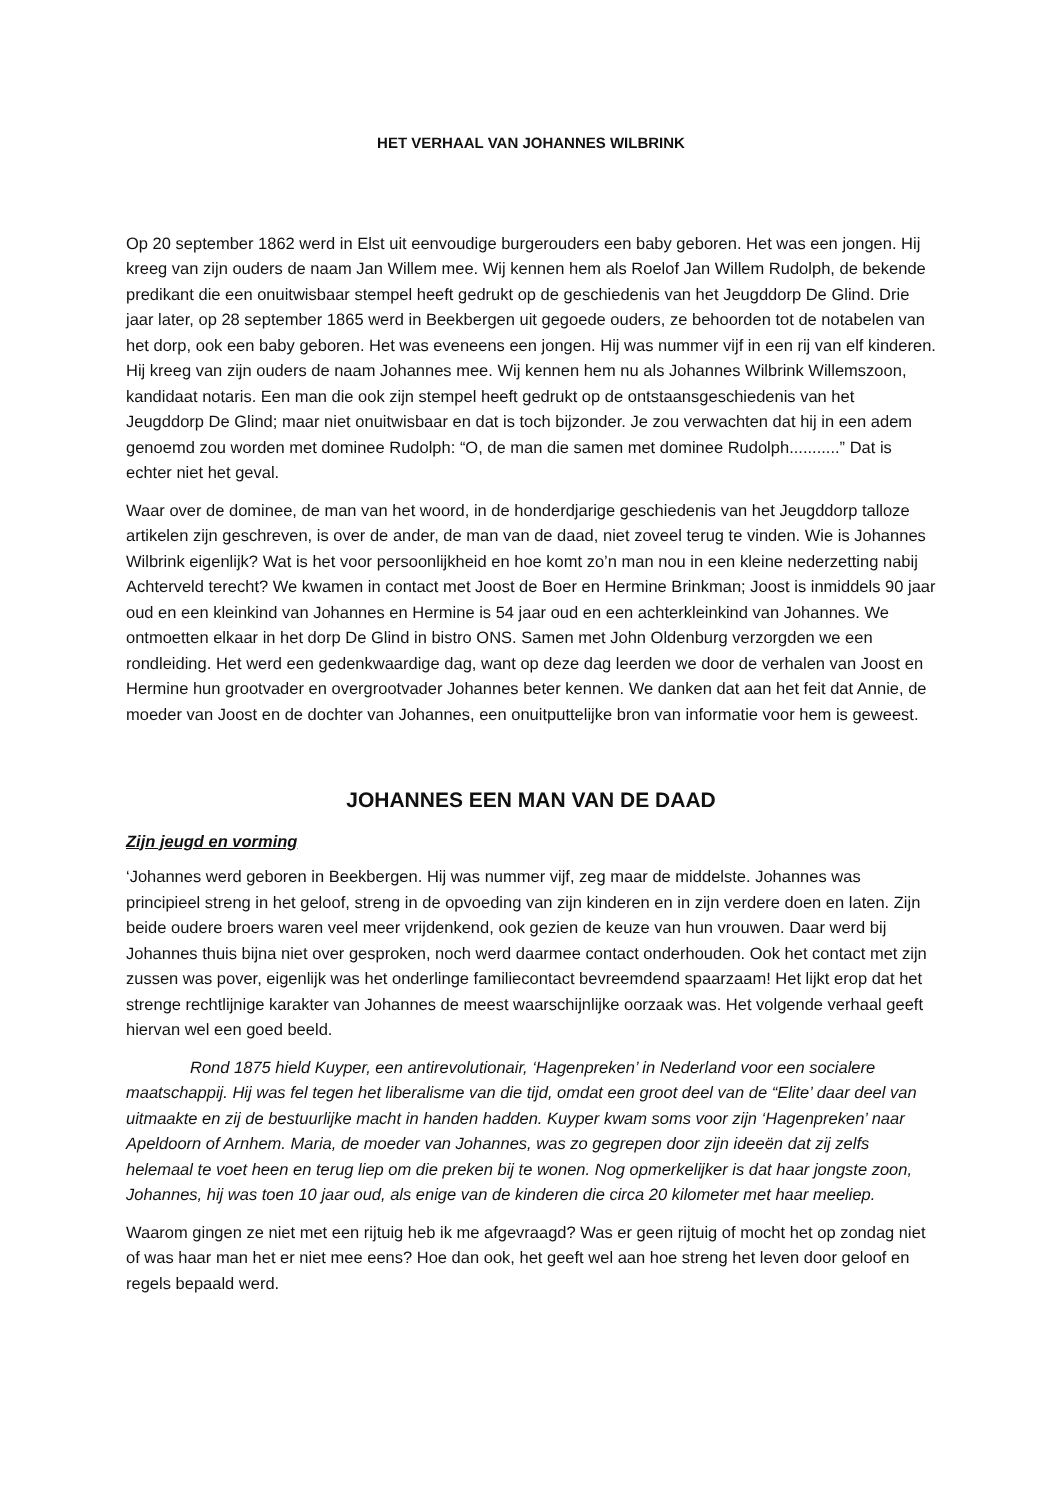HET VERHAAL VAN JOHANNES WILBRINK
Op 20 september 1862 werd in Elst uit eenvoudige burgerouders een baby geboren. Het was een jongen. Hij kreeg van zijn ouders de naam Jan Willem mee. Wij kennen hem als Roelof Jan Willem Rudolph, de bekende predikant die een onuitwisbaar stempel heeft gedrukt op de geschiedenis van het Jeugddorp De Glind. Drie jaar later, op 28 september 1865 werd in Beekbergen uit gegoede ouders, ze behoorden tot de notabelen van het dorp, ook een baby geboren. Het was eveneens een jongen. Hij was nummer vijf in een rij van elf kinderen. Hij kreeg van zijn ouders de naam Johannes mee. Wij kennen hem nu als Johannes Wilbrink Willemszoon, kandidaat notaris. Een man die ook zijn stempel heeft gedrukt op de ontstaansgeschiedenis van het Jeugddorp De Glind; maar niet onuitwisbaar en dat is toch bijzonder. Je zou verwachten dat hij in een adem genoemd zou worden met dominee Rudolph: “O, de man die samen met dominee Rudolph...........” Dat is echter niet het geval.
Waar over de dominee, de man van het woord, in de honderdjarige geschiedenis van het Jeugddorp talloze artikelen zijn geschreven, is over de ander, de man van de daad, niet zoveel terug te vinden. Wie is Johannes Wilbrink eigenlijk? Wat is het voor persoonlijkheid en hoe komt zo’n man nou in een kleine nederzetting nabij Achterveld terecht? We kwamen in contact met Joost de Boer en Hermine Brinkman; Joost is inmiddels 90 jaar oud en een kleinkind van Johannes en Hermine is 54 jaar oud en een achterkleinkind van Johannes. We ontmoetten elkaar in het dorp De Glind in bistro ONS. Samen met John Oldenburg verzorgden we een rondleiding. Het werd een gedenkwaardige dag, want op deze dag leerden we door de verhalen van Joost en Hermine hun grootvader en overgrootvader Johannes beter kennen. We danken dat aan het feit dat Annie, de moeder van Joost en de dochter van Johannes, een onuitputtelijke bron van informatie voor hem is geweest.
JOHANNES EEN MAN VAN DE DAAD
Zijn jeugd en vorming
‘Johannes werd geboren in Beekbergen. Hij was nummer vijf, zeg maar de middelste. Johannes was principieel streng in het geloof, streng in de opvoeding van zijn kinderen en in zijn verdere doen en laten. Zijn beide oudere broers waren veel meer vrijdenkend, ook gezien de keuze van hun vrouwen. Daar werd bij Johannes thuis bijna niet over gesproken, noch werd daarmee contact onderhouden. Ook het contact met zijn zussen was pover, eigenlijk was het onderlinge familiecontact bevreemdend spaarzaam! Het lijkt erop dat het strenge rechtlijnige karakter van Johannes de meest waarschijnlijke oorzaak was. Het volgende verhaal geeft hiervan wel een goed beeld.
Rond 1875 hield Kuyper, een antirevolutionair, ‘Hagenpreken’ in Nederland voor een socialere maatschappij. Hij was fel tegen het liberalisme van die tijd, omdat een groot deel van de “Elite’ daar deel van uitmaakte en zij de bestuurlijke macht in handen hadden. Kuyper kwam soms voor zijn ‘Hagenpreken’ naar Apeldoorn of Arnhem. Maria, de moeder van Johannes, was zo gegrepen door zijn ideeën dat zij zelfs helemaal te voet heen en terug liep om die preken bij te wonen. Nog opmerkelijker is dat haar jongste zoon, Johannes, hij was toen 10 jaar oud, als enige van de kinderen die circa 20 kilometer met haar meeliep.
Waarom gingen ze niet met een rijtuig heb ik me afgevraagd? Was er geen rijtuig of mocht het op zondag niet of was haar man het er niet mee eens? Hoe dan ook, het geeft wel aan hoe streng het leven door geloof en regels bepaald werd.